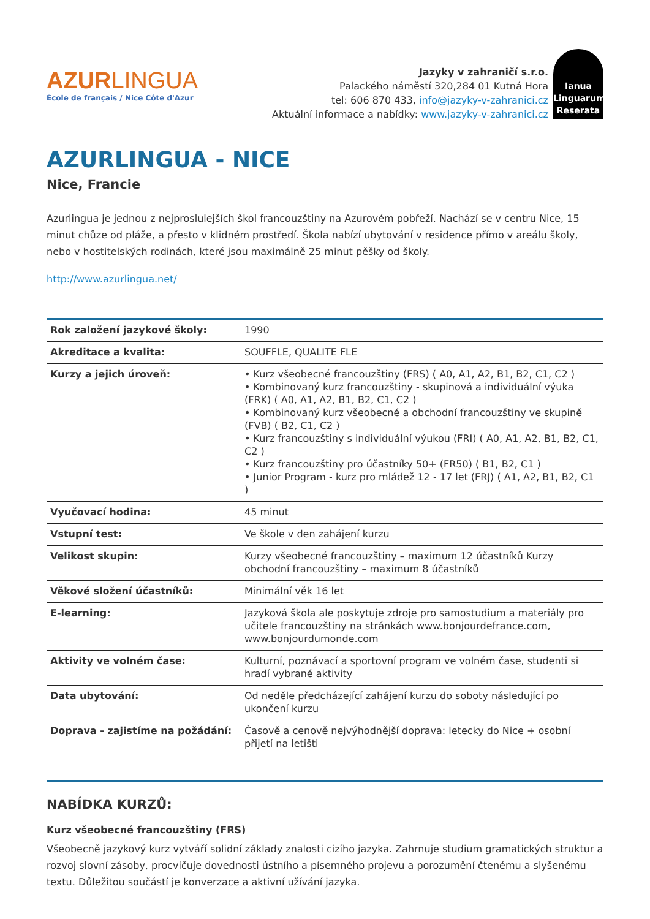AZURLINGUA
École de français / Nice Côte d'Azur
Jazyky v zahraničí s.r.o.
Palackého náměstí 320,284 01 Kutná Hora
tel: 606 870 433, info@jazyky-v-zahranici.cz
Aktuální informace a nabídky: www.jazyky-v-zahranici.cz
Ianua Linguarum Reserata
AZURLINGUA - NICE
Nice, Francie
Azurlingua je jednou z nejproslulejších škol francouzštiny na Azurovém pobřeží. Nachází se v centru Nice, 15 minut chůze od pláže, a přesto v klidném prostředí. Škola nabízí ubytování v residence přímo v areálu školy, nebo v hostitelských rodinách, které jsou maximálně 25 minut pěšky od školy.
http://www.azurlingua.net/
| Rok založení jazykové školy: | 1990 |
| Akreditace a kvalita: | SOUFFLE, QUALITE FLE |
| Kurzy a jejich úroveň: | • Kurz všeobecné francouzštiny (FRS) ( A0, A1, A2, B1, B2, C1, C2 ) • Kombinovaný kurz francouzštiny - skupinová a individuální výuka (FRK) ( A0, A1, A2, B1, B2, C1, C2 ) • Kombinovaný kurz všeobecné a obchodní francouzštiny ve skupině (FVB) ( B2, C1, C2 ) • Kurz francouzštiny s individuální výukou (FRI) ( A0, A1, A2, B1, B2, C1, C2 ) • Kurz francouzštiny pro účastníky 50+ (FR50) ( B1, B2, C1 ) • Junior Program - kurz pro mládež 12 - 17 let (FRJ) ( A1, A2, B1, B2, C1 ) |
| Vyučovací hodina: | 45 minut |
| Vstupní test: | Ve škole v den zahájení kurzu |
| Velikost skupin: | Kurzy všeobecné francouzštiny – maximum 12 účastníků Kurzy obchodní francouzštiny – maximum 8 účastníků |
| Věkové složení účastníků: | Minimální věk 16 let |
| E-learning: | Jazyková škola ale poskytuje zdroje pro samostudium a materiály pro učitele francouzštiny na stránkách www.bonjourdefrance.com, www.bonjourdumonde.com |
| Aktivity ve volném čase: | Kulturní, poznávací a sportovní program ve volném čase, studenti si hradí vybrané aktivity |
| Data ubytování: | Od neděle předcházející zahájení kurzu do soboty následující po ukončení kurzu |
| Doprava - zajistíme na požádání: | Časově a cenově nejvýhodnější doprava: letecky do Nice + osobní přijetí na letišti |
NABÍDKA KURZŮ:
Kurz všeobecné francouzštiny (FRS)
Všeobecně jazykový kurz vytváří solidní základy znalosti cizího jazyka. Zahrnuje studium gramatických struktur a rozvoj slovní zásoby, procvičuje dovednosti ústního a písemného projevu a porozumění čtenému a slyšenému textu. Důležitou součástí je konverzace a aktivní užívání jazyka.